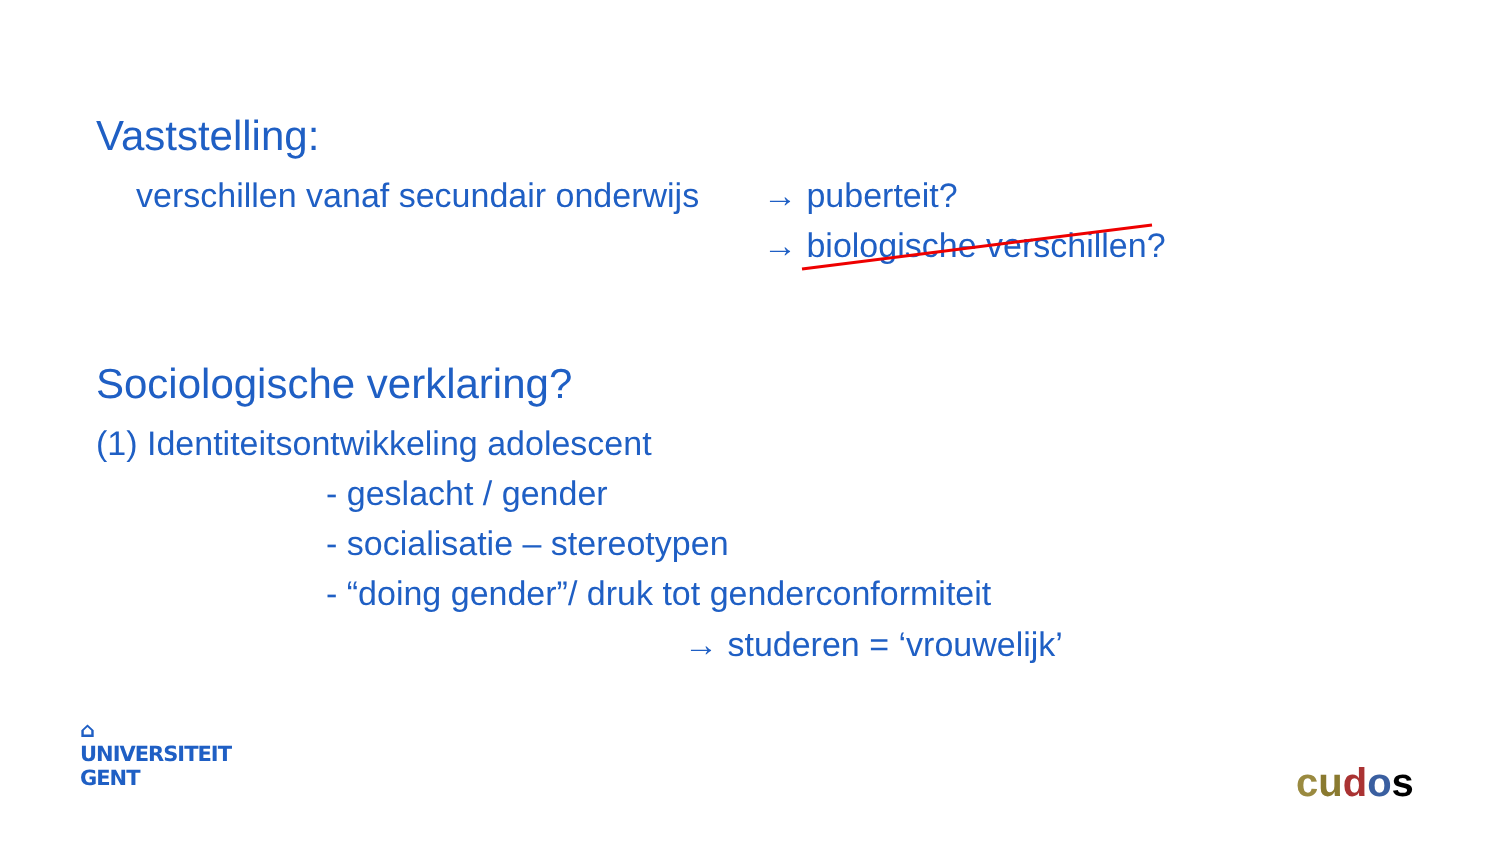Vaststelling:
verschillen vanaf secundair onderwijs → puberteit?
→ biologische verschillen?
Sociologische verklaring?
(1) Identiteitsontwikkeling adolescent
- geslacht / gender
- socialisatie – stereotypen
- “doing gender”/ druk tot genderconformiteit
→ studeren = ‘vrouwelijk’
⌂
UNIVERSITEIT
GENT
cudos